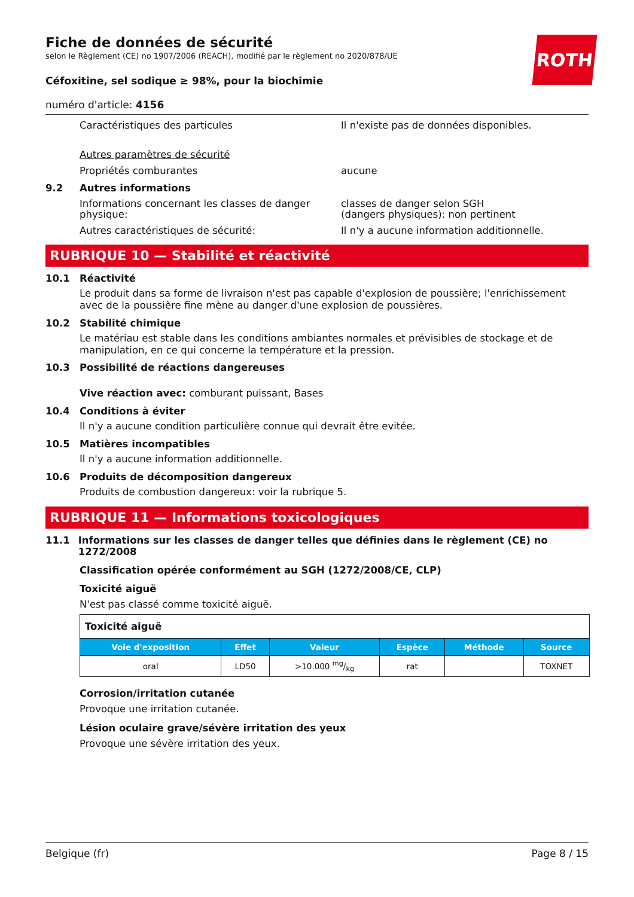ROTH
Fiche de données de sécurité
selon le Règlement (CE) no 1907/2006 (REACH), modifié par le règlement no 2020/878/UE
Céfoxitine, sel sodique ≥ 98%, pour la biochimie
numéro d'article: 4156
Caractéristiques des particules Il n'existe pas de données disponibles.
Autres paramètres de sécurité
Propriétés comburantes aucune
9.2 Autres informations
Informations concernant les classes de danger physique:
classes de danger selon SGH
(dangers physiques): non pertinent
Autres caractéristiques de sécurité: Il n'y a aucune information additionnelle.
RUBRIQUE 10 — Stabilité et réactivité
10.1 Réactivité
Le produit dans sa forme de livraison n'est pas capable d'explosion de poussière; l'enrichissement avec de la poussière fine mène au danger d'une explosion de poussières.
10.2 Stabilité chimique
Le matériau est stable dans les conditions ambiantes normales et prévisibles de stockage et de manipulation, en ce qui concerne la température et la pression.
10.3 Possibilité de réactions dangereuses
Vive réaction avec: comburant puissant, Bases
10.4 Conditions à éviter
Il n'y a aucune condition particulière connue qui devrait être evitée.
10.5 Matières incompatibles
Il n'y a aucune information additionnelle.
10.6 Produits de décomposition dangereux
Produits de combustion dangereux: voir la rubrique 5.
RUBRIQUE 11 — Informations toxicologiques
11.1 Informations sur les classes de danger telles que définies dans le règlement (CE) no 1272/2008
Classification opérée conformément au SGH (1272/2008/CE, CLP)
Toxicité aiguë
N'est pas classé comme toxicité aiguë.
| Toxicité aiguë | | | | | |
| Voie d'exposition | Effet | Valeur | Espèce | Méthode | Source |
| oral | LD50 | >10.000 mg/kg | rat | | TOXNET |
Corrosion/irritation cutanée
Provoque une irritation cutanée.
Lésion oculaire grave/sévère irritation des yeux
Provoque une sévère irritation des yeux.
Belgique (fr) Page 8 / 15